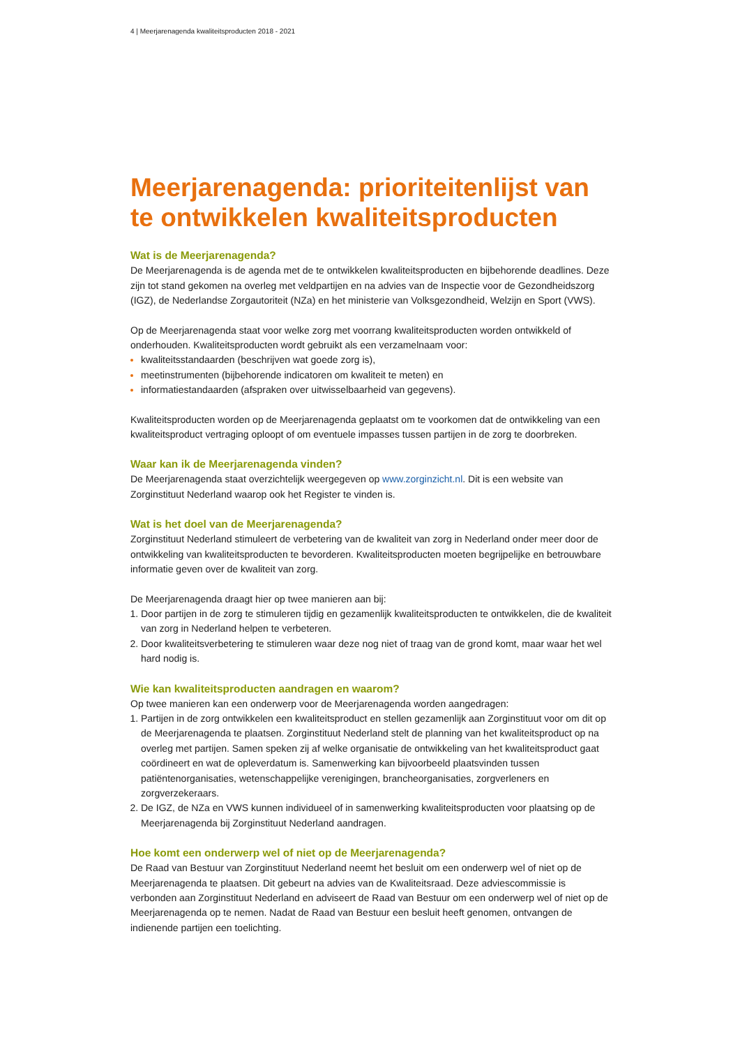4 | Meerjarenagenda kwaliteitsproducten 2018 - 2021
Meerjarenagenda: prioriteitenlijst van te ontwikkelen kwaliteitsproducten
Wat is de Meerjarenagenda?
De Meerjarenagenda is de agenda met de te ontwikkelen kwaliteitsproducten en bijbehorende deadlines. Deze zijn tot stand gekomen na overleg met veldpartijen en na advies van de Inspectie voor de Gezondheidszorg (IGZ), de Nederlandse Zorgautoriteit (NZa) en het ministerie van Volksgezondheid, Welzijn en Sport (VWS).
Op de Meerjarenagenda staat voor welke zorg met voorrang kwaliteitsproducten worden ontwikkeld of onderhouden. Kwaliteitsproducten wordt gebruikt als een verzamelnaam voor:
kwaliteitsstandaarden (beschrijven wat goede zorg is),
meetinstrumenten (bijbehorende indicatoren om kwaliteit te meten) en
informatiestandaarden (afspraken over uitwisselbaarheid van gegevens).
Kwaliteitsproducten worden op de Meerjarenagenda geplaatst om te voorkomen dat de ontwikkeling van een kwaliteitsproduct vertraging oploopt of om eventuele impasses tussen partijen in de zorg te doorbreken.
Waar kan ik de Meerjarenagenda vinden?
De Meerjarenagenda staat overzichtelijk weergegeven op www.zorginzicht.nl. Dit is een website van Zorginstituut Nederland waarop ook het Register te vinden is.
Wat is het doel van de Meerjarenagenda?
Zorginstituut Nederland stimuleert de verbetering van de kwaliteit van zorg in Nederland onder meer door de ontwikkeling van kwaliteitsproducten te bevorderen. Kwaliteitsproducten moeten begrijpelijke en betrouwbare informatie geven over de kwaliteit van zorg.
De Meerjarenagenda draagt hier op twee manieren aan bij:
Door partijen in de zorg te stimuleren tijdig en gezamenlijk kwaliteitsproducten te ontwikkelen, die de kwaliteit van zorg in Nederland helpen te verbeteren.
Door kwaliteitsverbetering te stimuleren waar deze nog niet of traag van de grond komt, maar waar het wel hard nodig is.
Wie kan kwaliteitsproducten aandragen en waarom?
Op twee manieren kan een onderwerp voor de Meerjarenagenda worden aangedragen:
Partijen in de zorg ontwikkelen een kwaliteitsproduct en stellen gezamenlijk aan Zorginstituut voor om dit op de Meerjarenagenda te plaatsen. Zorginstituut Nederland stelt de planning van het kwaliteitsproduct op na overleg met partijen. Samen speken zij af welke organisatie de ontwikkeling van het kwaliteitsproduct gaat coördineert en wat de opleverdatum is. Samenwerking kan bijvoorbeeld plaatsvinden tussen patiëntenorganisaties, wetenschappelijke verenigingen, brancheorganisaties, zorgverleners en zorgverzekeraars.
De IGZ, de NZa en VWS kunnen individueel of in samenwerking kwaliteitsproducten voor plaatsing op de Meerjarenagenda bij Zorginstituut Nederland aandragen.
Hoe komt een onderwerp wel of niet op de Meerjarenagenda?
De Raad van Bestuur van Zorginstituut Nederland neemt het besluit om een onderwerp wel of niet op de Meerjarenagenda te plaatsen. Dit gebeurt na advies van de Kwaliteitsraad. Deze adviescommissie is verbonden aan Zorginstituut Nederland en adviseert de Raad van Bestuur om een onderwerp wel of niet op de Meerjarenagenda op te nemen. Nadat de Raad van Bestuur een besluit heeft genomen, ontvangen de indienende partijen een toelichting.